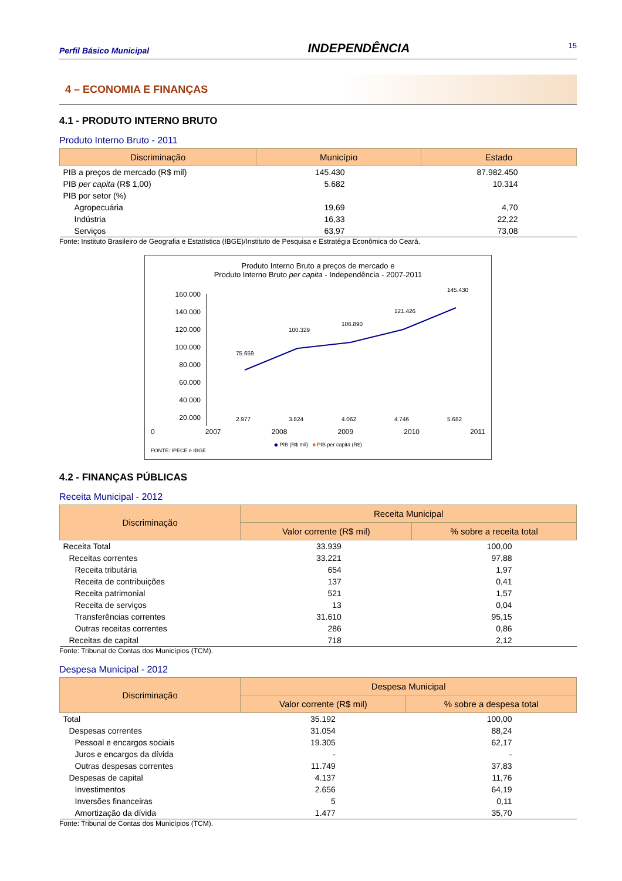Perfil Básico Municipal INDEPENDÊNCIA 15
4 – ECONOMIA E FINANÇAS
4.1 - PRODUTO INTERNO BRUTO
Produto Interno Bruto - 2011
| Discriminação | Município | Estado |
| --- | --- | --- |
| PIB a preços de mercado (R$ mil) | 145.430 | 87.982.450 |
| PIB per capita (R$ 1,00) | 5.682 | 10.314 |
| PIB por setor (%) | | |
| Agropecuária | 19,69 | 4,70 |
| Indústria | 16,33 | 22,22 |
| Serviços | 63,97 | 73,08 |
Fonte: Instituto Brasileiro de Geografia e Estatística (IBGE)/Instituto de Pesquisa e Estratégia Econômica do Ceará.
Produto Interno Bruto a preços de mercado e
Produto Interno Bruto per capita - Independência - 2007-2011
160.000
140.000
120.000
100.000
80.000
60.000
40.000
20.000
75.659
100.329
106.890
121.426
145.430
2.977
3.824
4.062
4.746
5.682
0 2007 2008 2009 2010 2011
◆ PIB (R$ mil) ■ PIB per capita (R$)
FONTE: IPECE e IBGE
4.2 - FINANÇAS PÚBLICAS
Receita Municipal - 2012
| Discriminação | Receita Municipal | |
| --- | --- | --- |
| | Valor corrente (R$ mil) | % sobre a receita total |
| Receita Total | 33.939 | 100,00 |
| Receitas correntes | 33.221 | 97,88 |
| Receita tributária | 654 | 1,97 |
| Receita de contribuições | 137 | 0,41 |
| Receita patrimonial | 521 | 1,57 |
| Receita de serviços | 13 | 0,04 |
| Transferências correntes | 31.610 | 95,15 |
| Outras receitas correntes | 286 | 0,86 |
| Receitas de capital | 718 | 2,12 |
Fonte: Tribunal de Contas dos Municípios (TCM).
Despesa Municipal - 2012
| Discriminação | Despesa Municipal | |
| --- | --- | --- |
| | Valor corrente (R$ mil) | % sobre a despesa total |
| Total | 35.192 | 100,00 |
| Despesas correntes | 31.054 | 88,24 |
| Pessoal e encargos sociais | 19.305 | 62,17 |
| Juros e encargos da dívida | - | - |
| Outras despesas correntes | 11.749 | 37,83 |
| Despesas de capital | 4.137 | 11,76 |
| Investimentos | 2.656 | 64,19 |
| Inversões financeiras | 5 | 0,11 |
| Amortização da dívida | 1.477 | 35,70 |
Fonte: Tribunal de Contas dos Municípios (TCM).